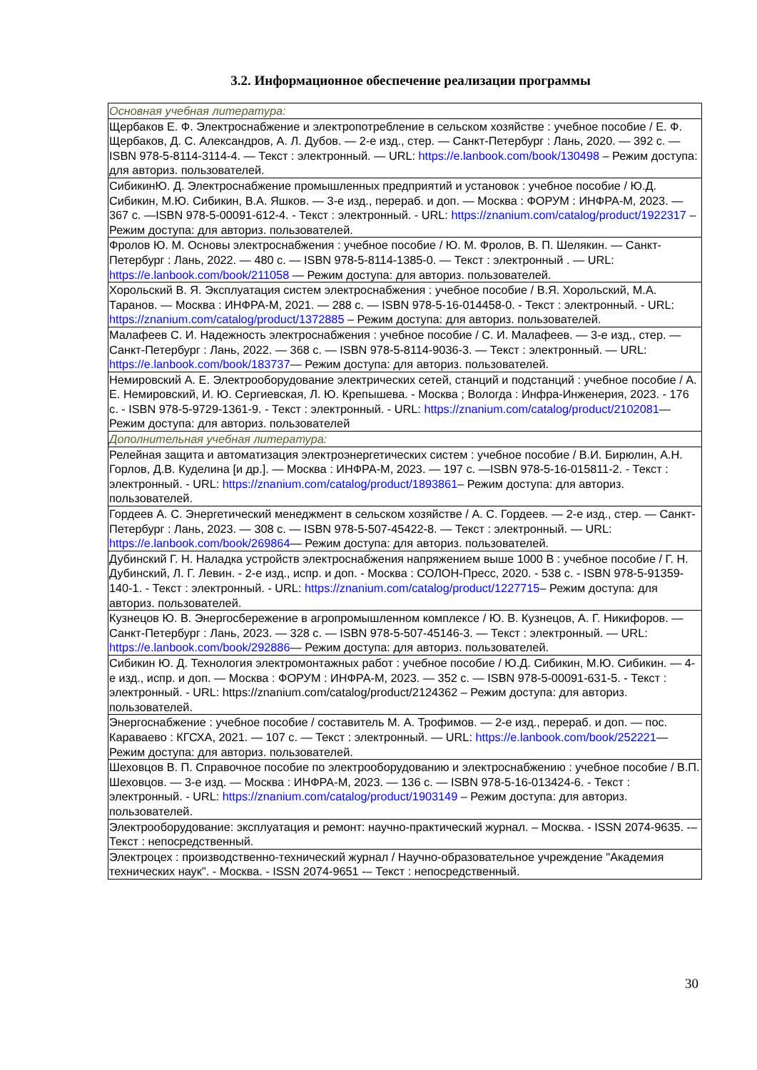3.2. Информационное обеспечение реализации программы
| Основная учебная литература: |
| Щербаков Е. Ф. Электроснабжение и электропотребление в сельском хозяйстве : учебное пособие / Е. Ф. Щербаков, Д. С. Александров, А. Л. Дубов. — 2-е изд., стер. — Санкт-Петербург : Лань, 2020. — 392 с. — ISBN 978-5-8114-3114-4. — Текст : электронный. — URL: https://e.lanbook.com/book/130498 – Режим доступа: для авториз. пользователей. |
| СибикинЮ. Д. Электроснабжение промышленных предприятий и установок : учебное пособие / Ю.Д. Сибикин, М.Ю. Сибикин, В.А. Яшков. — 3-е изд., перераб. и доп. — Москва : ФОРУМ : ИНФРА-М, 2023. — 367 с. —ISBN 978-5-00091-612-4. - Текст : электронный. - URL: https://znanium.com/catalog/product/1922317 – Режим доступа: для авториз. пользователей. |
| Фролов Ю. М. Основы электроснабжения : учебное пособие / Ю. М. Фролов, В. П. Шелякин. — Санкт-Петербург : Лань, 2022. — 480 с. — ISBN 978-5-8114-1385-0. — Текст : электронный . — URL: https://e.lanbook.com/book/211058 — Режим доступа: для авториз. пользователей. |
| Хорольский В. Я. Эксплуатация систем электроснабжения : учебное пособие / В.Я. Хорольский, М.А. Таранов. — Москва : ИНФРА-М, 2021. — 288 с. — ISBN 978-5-16-014458-0. - Текст : электронный. - URL: https://znanium.com/catalog/product/1372885 – Режим доступа: для авториз. пользователей. |
| Малафеев С. И. Надежность электроснабжения : учебное пособие / С. И. Малафеев. — 3-е изд., стер. — Санкт-Петербург : Лань, 2022. — 368 с. — ISBN 978-5-8114-9036-3. — Текст : электронный. — URL: https://e.lanbook.com/book/183737 — Режим доступа: для авториз. пользователей. |
| Немировский А. Е. Электрооборудование электрических сетей, станций и подстанций : учебное пособие / А. Е. Немировский, И. Ю. Сергиевская, Л. Ю. Крепышева. - Москва ; Вологда : Инфра-Инженерия, 2023. - 176 с. - ISBN 978-5-9729-1361-9. - Текст : электронный. - URL: https://znanium.com/catalog/product/2102081 — Режим доступа: для авториз. пользователей |
| Дополнительная учебная литература: |
| Релейная защита и автоматизация электроэнергетических систем : учебное пособие / В.И. Бирюлин, А.Н. Горлов, Д.В. Куделина [и др.]. — Москва : ИНФРА-М, 2023. — 197 с. —ISBN 978-5-16-015811-2. - Текст : электронный. - URL: https://znanium.com/catalog/product/1893861 – Режим доступа: для авториз. пользователей. |
| Гордеев А. С. Энергетический менеджмент в сельском хозяйстве / А. С. Гордеев. — 2-е изд., стер. — Санкт-Петербург : Лань, 2023. — 308 с. — ISBN 978-5-507-45422-8. — Текст : электронный. — URL: https://e.lanbook.com/book/269864 — Режим доступа: для авториз. пользователей. |
| Дубинский Г. Н. Наладка устройств электроснабжения напряжением выше 1000 В : учебное пособие / Г. Н. Дубинский, Л. Г. Левин. - 2-е изд., испр. и доп. - Москва : СОЛОН-Пресс, 2020. - 538 с. - ISBN 978-5-91359-140-1. - Текст : электронный. - URL: https://znanium.com/catalog/product/1227715 – Режим доступа: для авториз. пользователей. |
| Кузнецов Ю. В. Энергосбережение в агропромышленном комплексе / Ю. В. Кузнецов, А. Г. Никифоров. — Санкт-Петербург : Лань, 2023. — 328 с. — ISBN 978-5-507-45146-3. — Текст : электронный. — URL: https://e.lanbook.com/book/292886 — Режим доступа: для авториз. пользователей. |
| Сибикин Ю. Д. Технология электромонтажных работ : учебное пособие / Ю.Д. Сибикин, М.Ю. Сибикин. — 4-е изд., испр. и доп. — Москва : ФОРУМ : ИНФРА-М, 2023. — 352 с. — ISBN 978-5-00091-631-5. - Текст : электронный. - URL: https://znanium.com/catalog/product/2124362 – Режим доступа: для авториз. пользователей. |
| Энергоснабжение : учебное пособие / составитель М. А. Трофимов. — 2-е изд., перераб. и доп. — пос. Караваево : КГСХА, 2021. — 107 с. — Текст : электронный. — URL: https://e.lanbook.com/book/252221 — Режим доступа: для авториз. пользователей. |
| Шеховцов В. П. Справочное пособие по электрооборудованию и электроснабжению : учебное пособие / В.П. Шеховцов. — 3-е изд. — Москва : ИНФРА-М, 2023. — 136 с. — ISBN 978-5-16-013424-6. - Текст : электронный. - URL: https://znanium.com/catalog/product/1903149 – Режим доступа: для авториз. пользователей. |
| Электрооборудование: эксплуатация и ремонт: научно-практический журнал. – Москва. - ISSN 2074-9635. -– Текст : непосредственный. |
| Электроцех : производственно-технический журнал / Научно-образовательное учреждение "Академия технических наук". - Москва. - ISSN 2074-9651 -– Текст : непосредственный. |
30